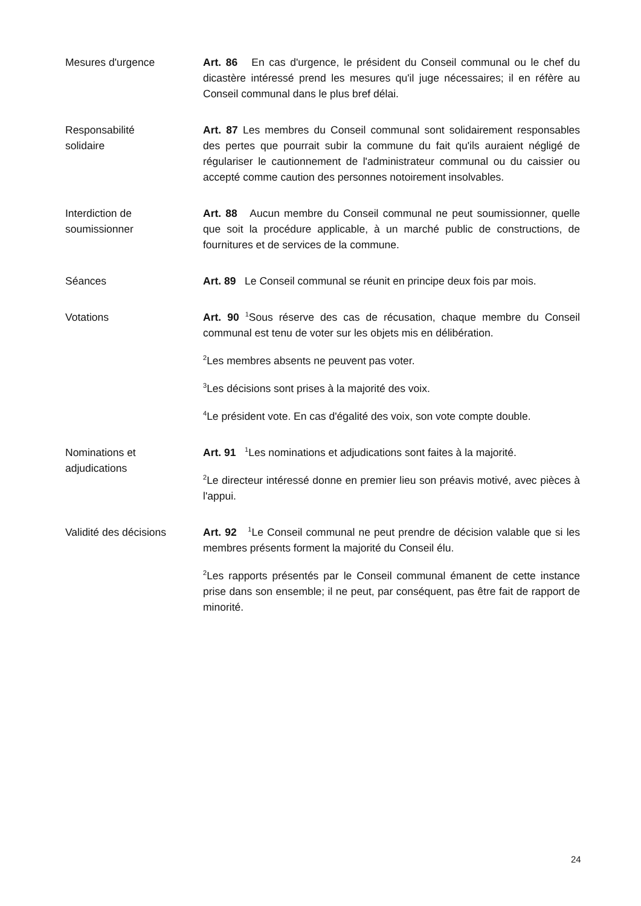Mesures d'urgence Art. 86 En cas d'urgence, le président du Conseil communal ou le chef du dicastère intéressé prend les mesures qu'il juge nécessaires; il en réfère au Conseil communal dans le plus bref délai.
Responsabilité
solidaire
Art. 87 Les membres du Conseil communal sont solidairement responsables des pertes que pourrait subir la commune du fait qu'ils auraient négligé de régulariser le cautionnement de l'administrateur communal ou du caissier ou accepté comme caution des personnes notoirement insolvables.
Interdiction de
soumissionner
Art. 88 Aucun membre du Conseil communal ne peut soumissionner, quelle que soit la procédure applicable, à un marché public de constructions, de fournitures et de services de la commune.
Séances Art. 89 Le Conseil communal se réunit en principe deux fois par mois.
Votations Art. 90 <sup>1</sup>Sous réserve des cas de récusation, chaque membre du Conseil communal est tenu de voter sur les objets mis en délibération.
<sup>2</sup> Les membres absents ne peuvent pas voter.
<sup>3</sup> Les décisions sont prises à la majorité des voix.
<sup>4</sup> Le président vote. En cas d'égalité des voix, son vote compte double.
Nominations et
adjudications
Art. 91 <sup>1</sup>Les nominations et adjudications sont faites à la majorité.
<sup>2</sup> Le directeur intéressé donne en premier lieu son préavis motivé, avec pièces à l'appui.
Validité des décisions
Art. 92 <sup>1</sup>Le Conseil communal ne peut prendre de décision valable que si les membres présents forment la majorité du Conseil élu.
<sup>2</sup> Les rapports présentés par le Conseil communal émanent de cette instance prise dans son ensemble; il ne peut, par conséquent, pas être fait de rapport de minorité.
24